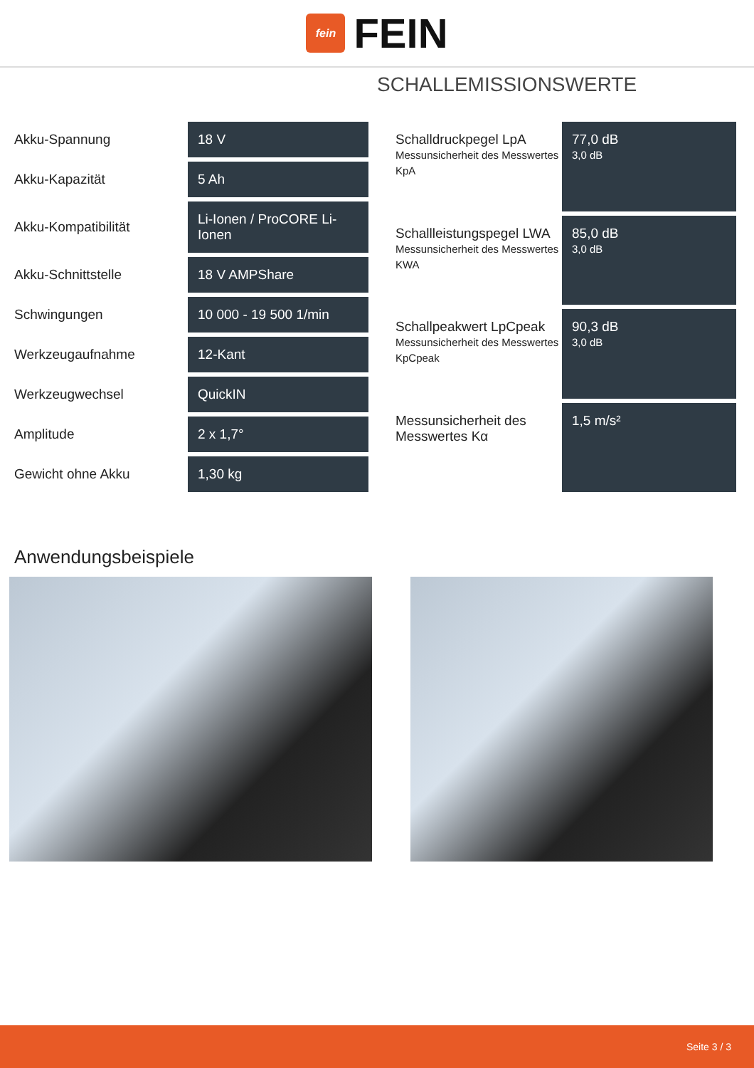fein
FEIN
SCHALLEMISSIONSWERTE
| Akku-Spannung | 18 V |
| Akku-Kapazität | 5 Ah |
| Akku-Kompatibilität | Li-Ionen / ProCORE Li-Ionen |
| Akku-Schnittstelle | 18 V AMPShare |
| Schwingungen | 10 000 - 19 500 1/min |
| Werkzeugaufnahme | 12-Kant |
| Werkzeugwechsel | QuickIN |
| Amplitude | 2 x 1,7° |
| Gewicht ohne Akku | 1,30 kg |
| Schalldruckpegel LpA Messunsicherheit des Messwertes KpA | 77,0 dB 3,0 dB |
| Schallleistungspegel LWA Messunsicherheit des Messwertes KWA | 85,0 dB 3,0 dB |
| Schallpeakwert LpCpeak Messunsicherheit des Messwertes KpCpeak | 90,3 dB 3,0 dB |
| Messunsicherheit des Messwertes Kα | 1,5 m/s² |
Anwendungsbeispiele
Seite 3 / 3